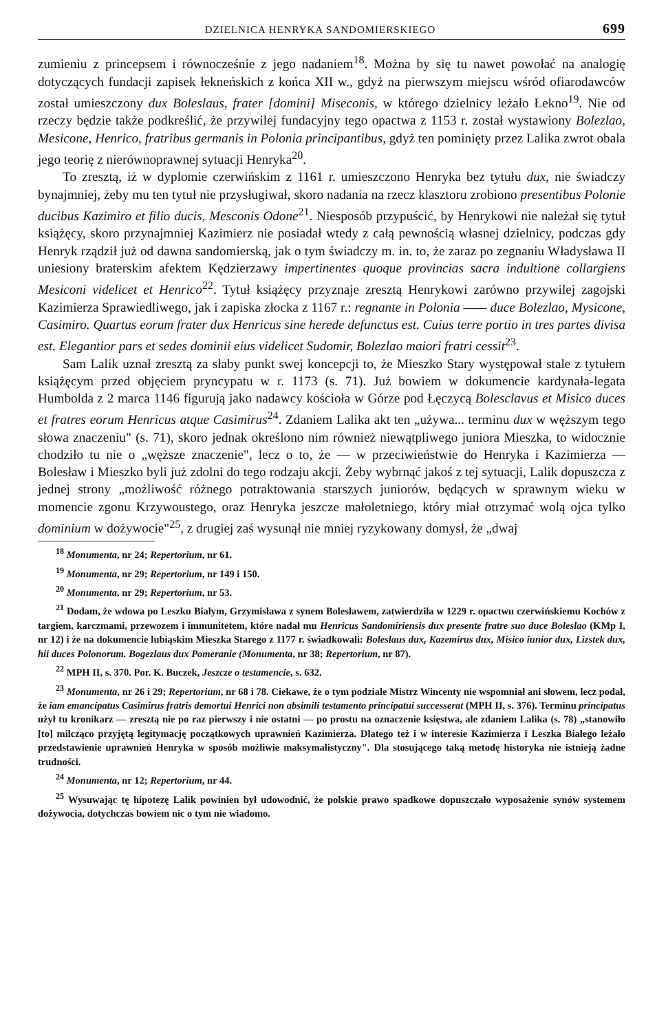DZIELNICA HENRYKA SANDOMIERSKIEGO 699
zumieniu z princepsem i równocześnie z jego nadaniem<sup>18</sup>. Można by się tu nawet powołać na analogię dotyczących fundacji zapisek łekneńskich z końca XII w., gdyż na pierwszym miejscu wśród ofiarodawców został umieszczony dux Boleslaus, frater [domini] Miseconis, w którego dzielnicy leżało Łekno<sup>19</sup>. Nie od rzeczy będzie także podkreślić, że przywilej fundacyjny tego opactwa z 1153 r. został wystawiony Bolezlao, Mesicone, Henrico, fratribus germanis in Polonia principantibus, gdyż ten pominięty przez Lalika zwrot obala jego teorię z nierównoprawnej sytuacji Henryka<sup>20</sup>.
To zresztą, iż w dyplomie czerwińskim z 1161 r. umieszczono Henryka bez tytułu dux, nie świadczy bynajmniej, żeby mu ten tytuł nie przysługiwał, skoro nadania na rzecz klasztoru zrobiono presentibus Polonie ducibus Kazimiro et filio ducis, Mesconis Odone<sup>21</sup>. Niesposób przypuścić, by Henrykowi nie należał się tytuł książęcy, skoro przynajmniej Kazimierz nie posiadał wtedy z całą pewnością własnej dzielnicy, podczas gdy Henryk rządził już od dawna sandomierską, jak o tym świadczy m. in. to, że zaraz po zegnaniu Władysława II uniesiony braterskim afektem Kędzierzawy impertinentes quoque provincias sacra indultione collargiens Mesiconi videlicet et Henrico<sup>22</sup>. Tytuł książęcy przyznaje zresztą Henrykowi zarówno przywilej zagojski Kazimierza Sprawiedliwego, jak i zapiska złocka z 1167 r.: regnante in Polonia —— duce Bolezlao, Mysicone, Casimiro. Quartus eorum frater dux Henricus sine herede defunctus est. Cuius terre portio in tres partes divisa est. Elegantior pars et sedes dominii eius videlicet Sudomir, Bolezlao maiori fratri cessit<sup>23</sup>.
Sam Lalik uznał zresztą za słaby punkt swej koncepcji to, że Mieszko Stary występował stale z tytułem książęcym przed objęciem pryncypatu w r. 1173 (s. 71). Już bowiem w dokumencie kardynała-legata Humbolda z 2 marca 1146 figurują jako nadawcy kościoła w Górze pod Łęczycą Bolesclavus et Misico duces et fratres eorum Henricus atque Casimirus<sup>24</sup>. Zdaniem Lalika akt ten „używa... terminu dux w węższym tego słowa znaczeniu" (s. 71), skoro jednak określono nim również niewątpliwego juniora Mieszka, to widocznie chodziło tu nie o „węższe znaczenie", lecz o to, że — w przeciwieństwie do Henryka i Kazimierza — Bolesław i Mieszko byli już zdolni do tego rodzaju akcji. Żeby wybrnąć jakoś z tej sytuacji, Lalik dopuszcza z jednej strony „możliwość różnego potraktowania starszych juniorów, będących w sprawnym wieku w momencie zgonu Krzywoustego, oraz Henryka jeszcze małoletniego, który miał otrzymać wolą ojca tylko dominium w dożywocie"<sup>25</sup>, z drugiej zaś wysunął nie mniej ryzykowany domysł, że „dwaj
<sup>18</sup> Monumenta, nr 24; Repertorium, nr 61.
<sup>19</sup> Monumenta, nr 29; Repertorium, nr 149 i 150.
<sup>20</sup> Monumenta, nr 29; Repertorium, nr 53.
<sup>21</sup> Dodam, że wdowa po Leszku Białym, Grzymisława z synem Bolesławem, zatwierdziła w 1229 r. opactwu czerwińskiemu Kochów z targiem, karczmami, przewozem i immunitetem, które nadał mu Henricus Sandomiriensis dux presente fratre suo duce Boleslao (KMp I, nr 12) i że na dokumencie lubiąskim Mieszka Starego z 1177 r. świadkowali: Boleslaus dux, Kazemirus dux, Misico iunior dux, Lizstek dux, hii duces Polonorum. Bogezlaus dux Pomeranie (Monumenta, nr 38; Repertorium, nr 87).
<sup>22</sup> MPH II, s. 370. Por. K. Buczek, Jeszcze o testamencie, s. 632.
<sup>23</sup> Monumenta, nr 26 i 29; Repertorium, nr 68 i 78. Ciekawe, że o tym podziale Mistrz Wincenty nie wspomniał ani słowem, lecz podał, że iam emancipatus Casimirus fratris demortui Henrici non absimili testamento principatui successerat (MPH II, s. 376). Terminu principatus użył tu kronikarz — zresztą nie po raz pierwszy i nie ostatni — po prostu na oznaczenie księstwa, ale zdaniem Lalika (s. 78) „stanowiło [to] milcząco przyjętą legitymację początkowych uprawnień Kazimierza. Dlatego też i w interesie Kazimierza i Leszka Białego leżało przedstawienie uprawnień Henryka w sposób możliwie maksymalistyczny". Dla stosującego taką metodę historyka nie istnieją żadne trudności.
<sup>24</sup> Monumenta, nr 12; Repertorium, nr 44.
<sup>25</sup> Wysuwając tę hipotezę Lalik powinien był udowodnić, że polskie prawo spadkowe dopuszczało wyposażenie synów systemem dożywocia, dotychczas bowiem nic o tym nie wiadomo.